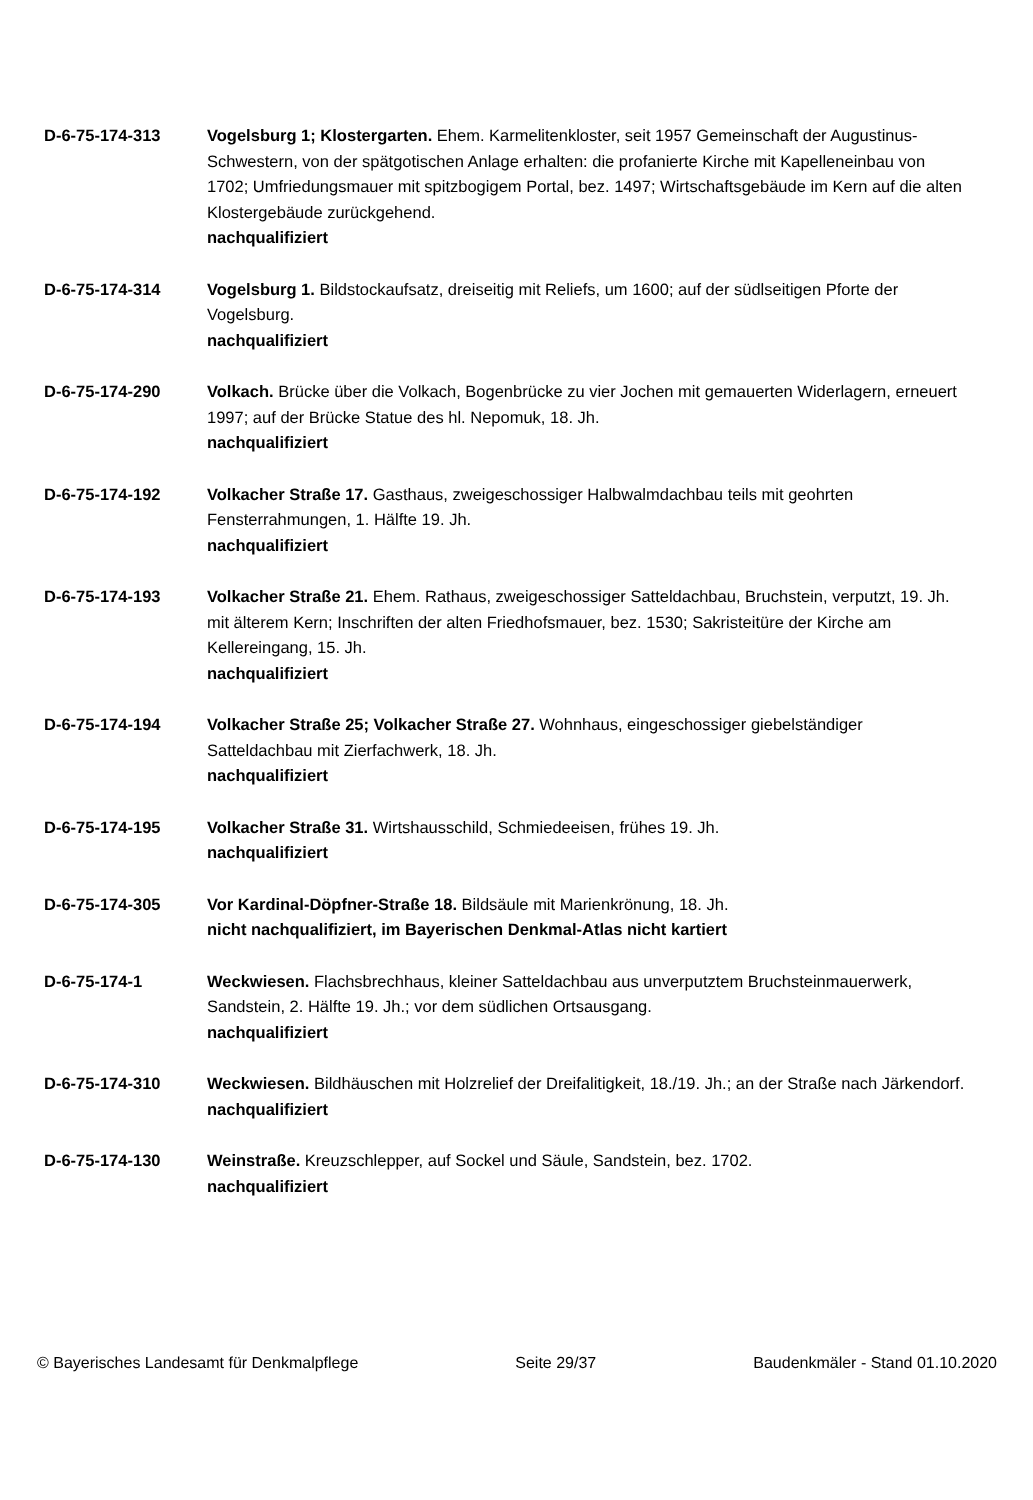D-6-75-174-313 Vogelsburg 1; Klostergarten. Ehem. Karmelitenkloster, seit 1957 Gemeinschaft der Augustinus-Schwestern, von der spätgotischen Anlage erhalten: die profanierte Kirche mit Kapelleneinbau von 1702; Umfriedungsmauer mit spitzbogigem Portal, bez. 1497; Wirtschaftsgebäude im Kern auf die alten Klostergebäude zurückgehend.
nachqualifiziert
D-6-75-174-314 Vogelsburg 1. Bildstockaufsatz, dreiseitig mit Reliefs, um 1600; auf der südlseitigen Pforte der Vogelsburg.
nachqualifiziert
D-6-75-174-290 Volkach. Brücke über die Volkach, Bogenbrücke zu vier Jochen mit gemauerten Widerlagern, erneuert 1997; auf der Brücke Statue des hl. Nepomuk, 18. Jh.
nachqualifiziert
D-6-75-174-192 Volkacher Straße 17. Gasthaus, zweigeschossiger Halbwalmdachbau teils mit geohrten Fensterrahmungen, 1. Hälfte 19. Jh.
nachqualifiziert
D-6-75-174-193 Volkacher Straße 21. Ehem. Rathaus, zweigeschossiger Satteldachbau, Bruchstein, verputzt, 19. Jh. mit älterem Kern; Inschriften der alten Friedhofsmauer, bez. 1530; Sakristeitüre der Kirche am Kellereingang, 15. Jh.
nachqualifiziert
D-6-75-174-194 Volkacher Straße 25; Volkacher Straße 27. Wohnhaus, eingeschossiger giebelständiger Satteldachbau mit Zierfachwerk, 18. Jh.
nachqualifiziert
D-6-75-174-195 Volkacher Straße 31. Wirtshausschild, Schmiedeeisen, frühes 19. Jh.
nachqualifiziert
D-6-75-174-305 Vor Kardinal-Döpfner-Straße 18. Bildsäule mit Marienkrönung, 18. Jh.
nicht nachqualifiziert, im Bayerischen Denkmal-Atlas nicht kartiert
D-6-75-174-1 Weckwiesen. Flachsbrechhaus, kleiner Satteldachbau aus unverputztem Bruchsteinmauerwerk, Sandstein, 2. Hälfte 19. Jh.; vor dem südlichen Ortsausgang.
nachqualifiziert
D-6-75-174-310 Weckwiesen. Bildhäuschen mit Holzrelief der Dreifalitigkeit, 18./19. Jh.; an der Straße nach Järkendorf.
nachqualifiziert
D-6-75-174-130 Weinstraße. Kreuzschlepper, auf Sockel und Säule, Sandstein, bez. 1702.
nachqualifiziert
© Bayerisches Landesamt für Denkmalpflege Seite 29/37 Baudenkmäler - Stand 01.10.2020